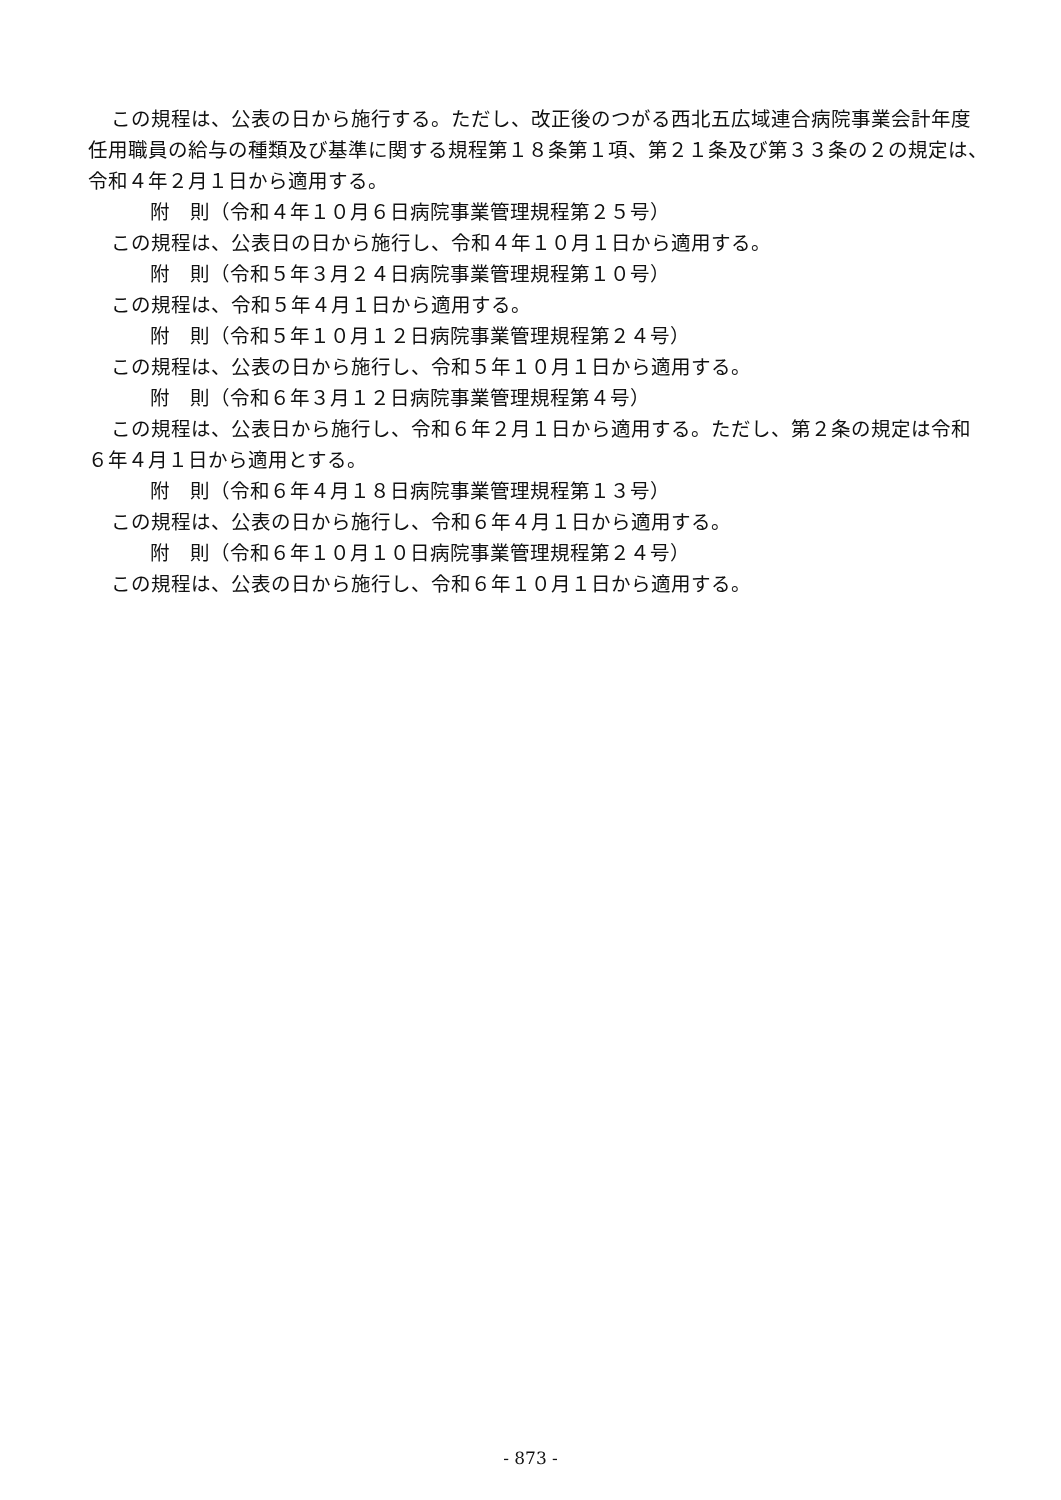この規程は、公表の日から施行する。ただし、改正後のつがる西北五広域連合病院事業会計年度任用職員の給与の種類及び基準に関する規程第１８条第１項、第２１条及び第３３条の２の規定は、令和４年２月１日から適用する。
附　則（令和４年１０月６日病院事業管理規程第２５号）
この規程は、公表日の日から施行し、令和４年１０月１日から適用する。
附　則（令和５年３月２４日病院事業管理規程第１０号）
この規程は、令和５年４月１日から適用する。
附　則（令和５年１０月１２日病院事業管理規程第２４号）
この規程は、公表の日から施行し、令和５年１０月１日から適用する。
附　則（令和６年３月１２日病院事業管理規程第４号）
この規程は、公表日から施行し、令和６年２月１日から適用する。ただし、第２条の規定は令和６年４月１日から適用とする。
附　則（令和６年４月１８日病院事業管理規程第１３号）
この規程は、公表の日から施行し、令和６年４月１日から適用する。
附　則（令和６年１０月１０日病院事業管理規程第２４号）
この規程は、公表の日から施行し、令和６年１０月１日から適用する。
- 873 -